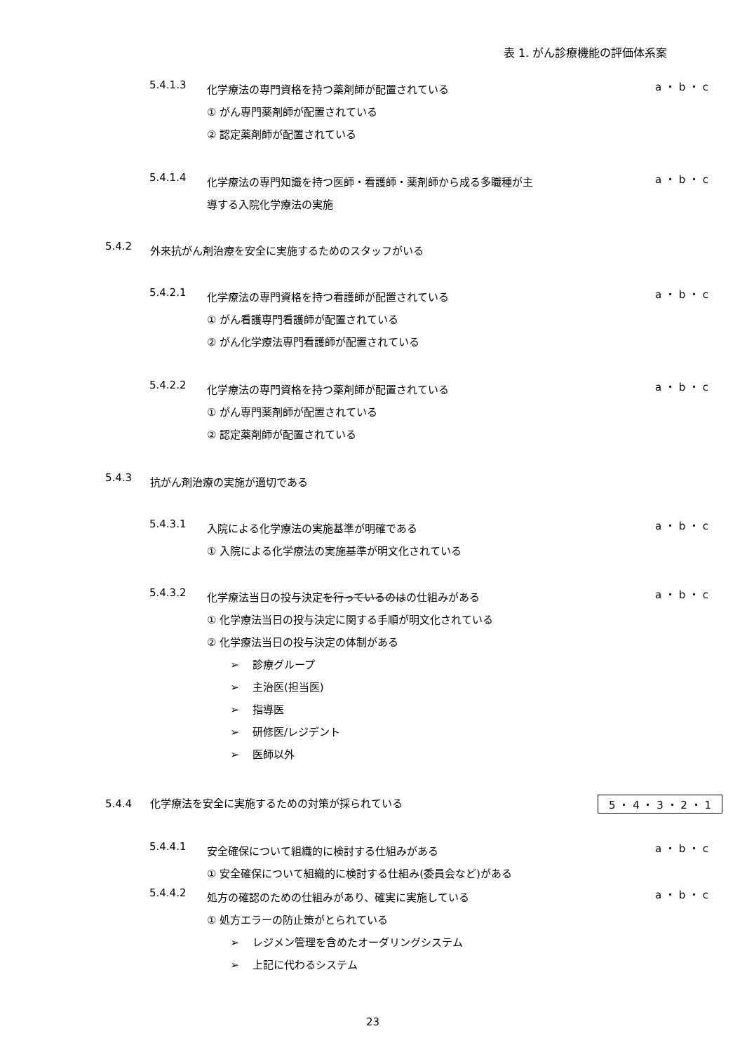表 1. がん診療機能の評価体系案
5.4.1.3 化学療法の専門資格を持つ薬剤師が配置されている
① がん専門薬剤師が配置されている
② 認定薬剤師が配置されている a ・ b ・ c
5.4.1.4 化学療法の専門知識を持つ医師・看護師・薬剤師から成る多職種が主
導する入院化学療法の実施 a ・ b ・ c
5.4.2 外来抗がん剤治療を安全に実施するためのスタッフがいる
5.4.2.1 化学療法の専門資格を持つ看護師が配置されている
① がん看護専門看護師が配置されている
② がん化学療法専門看護師が配置されている a ・ b ・ c
5.4.2.2 化学療法の専門資格を持つ薬剤師が配置されている
① がん専門薬剤師が配置されている
② 認定薬剤師が配置されている a ・ b ・ c
5.4.3 抗がん剤治療の実施が適切である
5.4.3.1 入院による化学療法の実施基準が明確である
① 入院による化学療法の実施基準が明文化されている a ・ b ・ c
5.4.3.2 化学療法当日の投与決定を行っているのはの仕組みがある
① 化学療法当日の投与決定に関する手順が明文化されている
② 化学療法当日の投与決定の体制がある
➢ 診療グループ
➢ 主治医(担当医)
➢ 指導医
➢ 研修医/レジデント
➢ 医師以外 a ・ b ・ c
5.4.4 化学療法を安全に実施するための対策が採られている 5 ・ 4 ・ 3 ・ 2 ・ 1
5.4.4.1 安全確保について組織的に検討する仕組みがある
① 安全確保について組織的に検討する仕組み(委員会など)がある a ・ b ・ c
5.4.4.2 処方の確認のための仕組みがあり、確実に実施している
① 処方エラーの防止策がとられている
➢ レジメン管理を含めたオーダリングシステム
➢ 上記に代わるシステム a ・ b ・ c
23